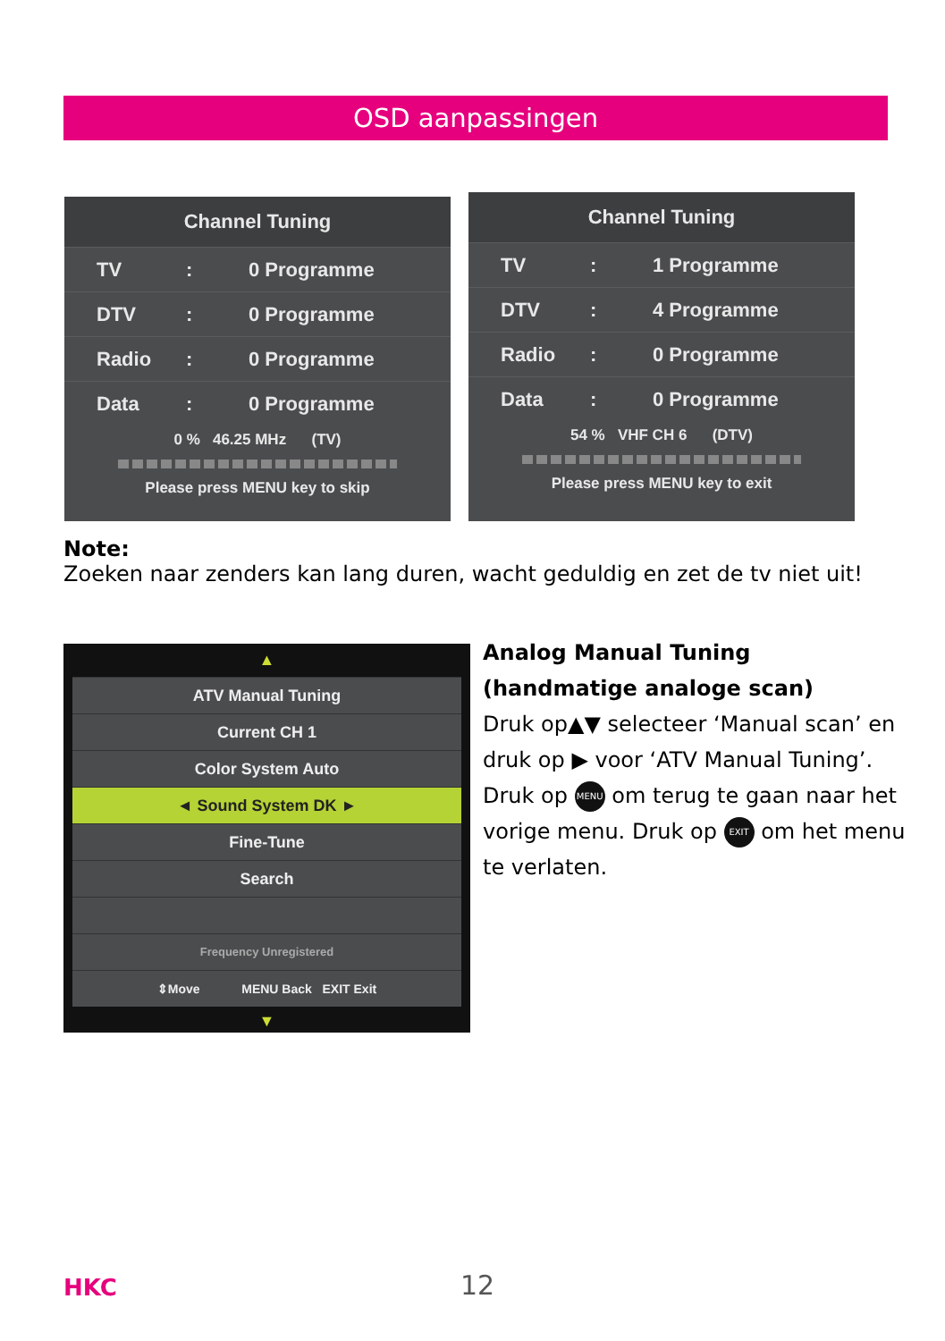OSD aanpassingen
Channel Tuning
TV: 0 Programme
DTV: 0 Programme
Radio: 0 Programme
Data: 0 Programme
0 % 46.25 MHz (TV)
Please press MENU key to skip
Channel Tuning
TV: 1 Programme
DTV: 4 Programme
Radio: 0 Programme
Data: 0 Programme
54 % VHF CH 6 (DTV)
Please press MENU key to exit
Note:
Zoeken naar zenders kan lang duren, wacht geduldig en zet de tv niet uit!
▲
ATV Manual Tuning
Current CH 1
Color System Auto
◄ Sound System DK ►
Fine-Tune
Search
Frequency Unregistered
⇕Move MENU Back EXIT Exit
▼
Analog Manual Tuning (handmatige analoge scan)
Druk op▲▼ selecteer ‘Manual scan’ en druk op ▶ voor ‘ATV Manual Tuning’. Druk op MENU om terug te gaan naar het vorige menu. Druk op EXIT om het menu te verlaten.
HKC 12